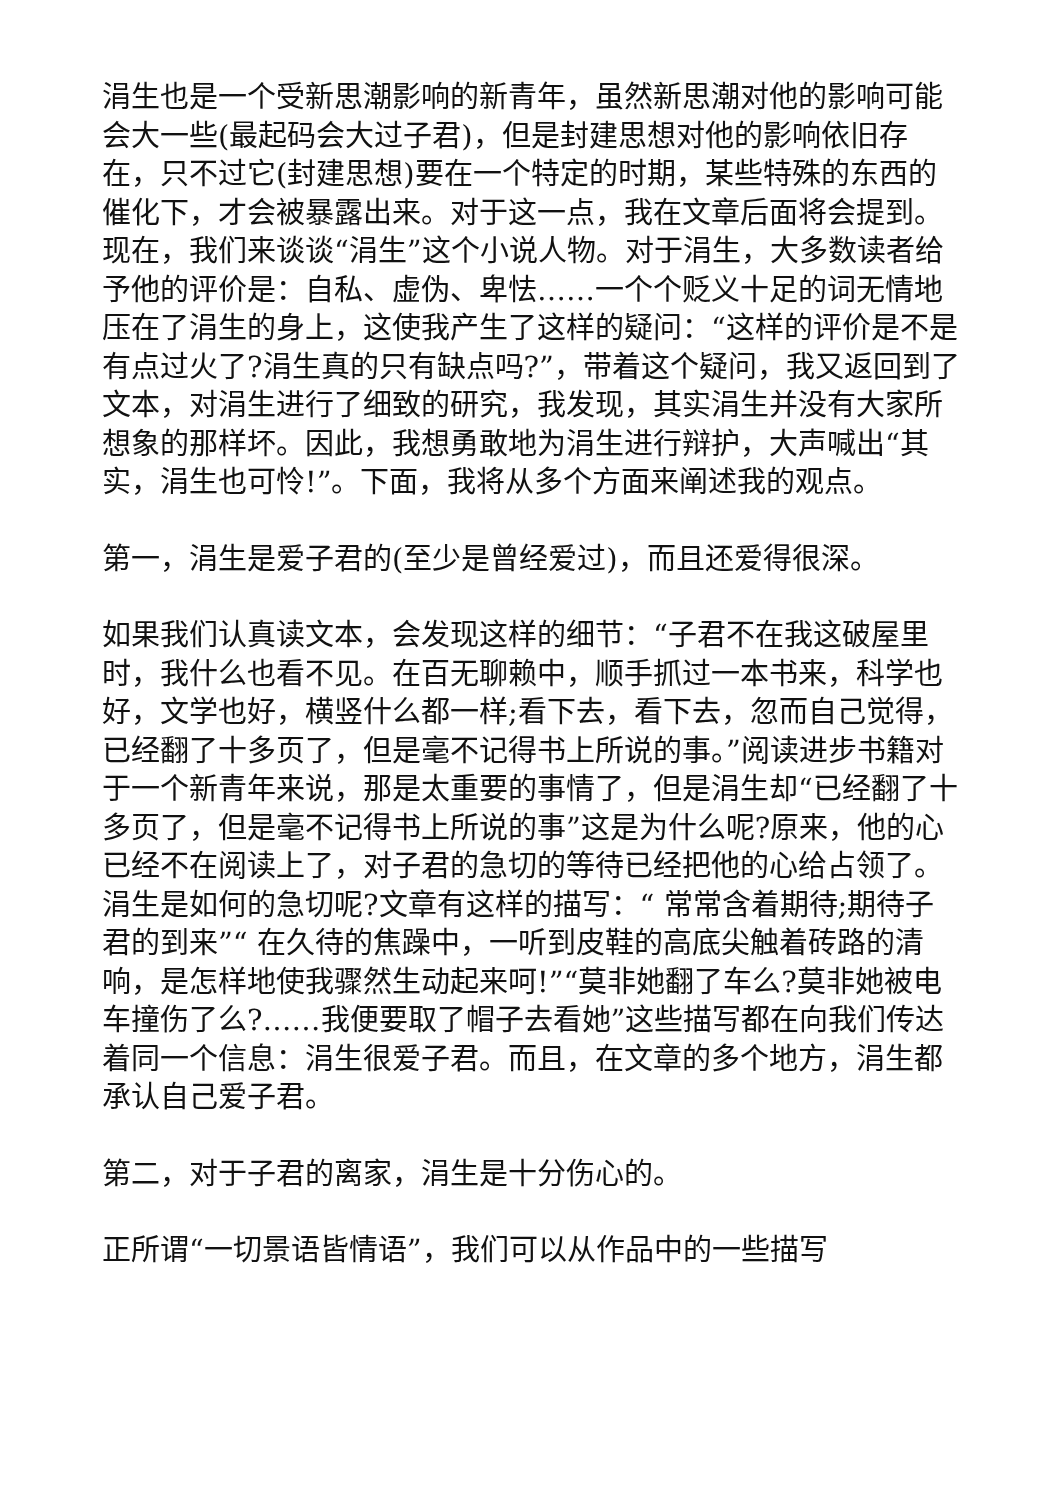涓生也是一个受新思潮影响的新青年，虽然新思潮对他的影响可能会大一些(最起码会大过子君)，但是封建思想对他的影响依旧存在，只不过它(封建思想)要在一个特定的时期，某些特殊的东西的催化下，才会被暴露出来。对于这一点，我在文章后面将会提到。现在，我们来谈谈“涓生”这个小说人物。对于涓生，大多数读者给予他的评价是：自私、虚伪、卑怯……一个个贬义十足的词无情地压在了涓生的身上，这使我产生了这样的疑问：“这样的评价是不是有点过火了?涓生真的只有缺点吗?”，带着这个疑问，我又返回到了文本，对涓生进行了细致的研究，我发现，其实涓生并没有大家所想象的那样坏。因此，我想勇敢地为涓生进行辩护，大声喊出“其实，涓生也可怜!”。下面，我将从多个方面来阐述我的观点。
第一，涓生是爱子君的(至少是曾经爱过)，而且还爱得很深。
如果我们认真读文本，会发现这样的细节：“子君不在我这破屋里时，我什么也看不见。在百无聊赖中，顺手抓过一本书来，科学也好，文学也好，横竖什么都一样;看下去，看下去，忽而自己觉得，已经翻了十多页了，但是毫不记得书上所说的事。”阅读进步书籍对于一个新青年来说，那是太重要的事情了，但是涓生却“已经翻了十多页了，但是毫不记得书上所说的事”这是为什么呢?原来，他的心已经不在阅读上了，对子君的急切的等待已经把他的心给占领了。涓生是如何的急切呢?文章有这样的描写：“ 常常含着期待;期待子君的到来”“ 在久待的焦躁中，一听到皮鞋的高底尖触着砖路的清响，是怎样地使我骤然生动起来呵!”“莫非她翻了车么?莫非她被电车撞伤了么?……我便要取了帽子去看她”这些描写都在向我们传达着同一个信息：涓生很爱子君。而且，在文章的多个地方，涓生都承认自己爱子君。
第二，对于子君的离家，涓生是十分伤心的。
正所谓“一切景语皆情语”，我们可以从作品中的一些描写